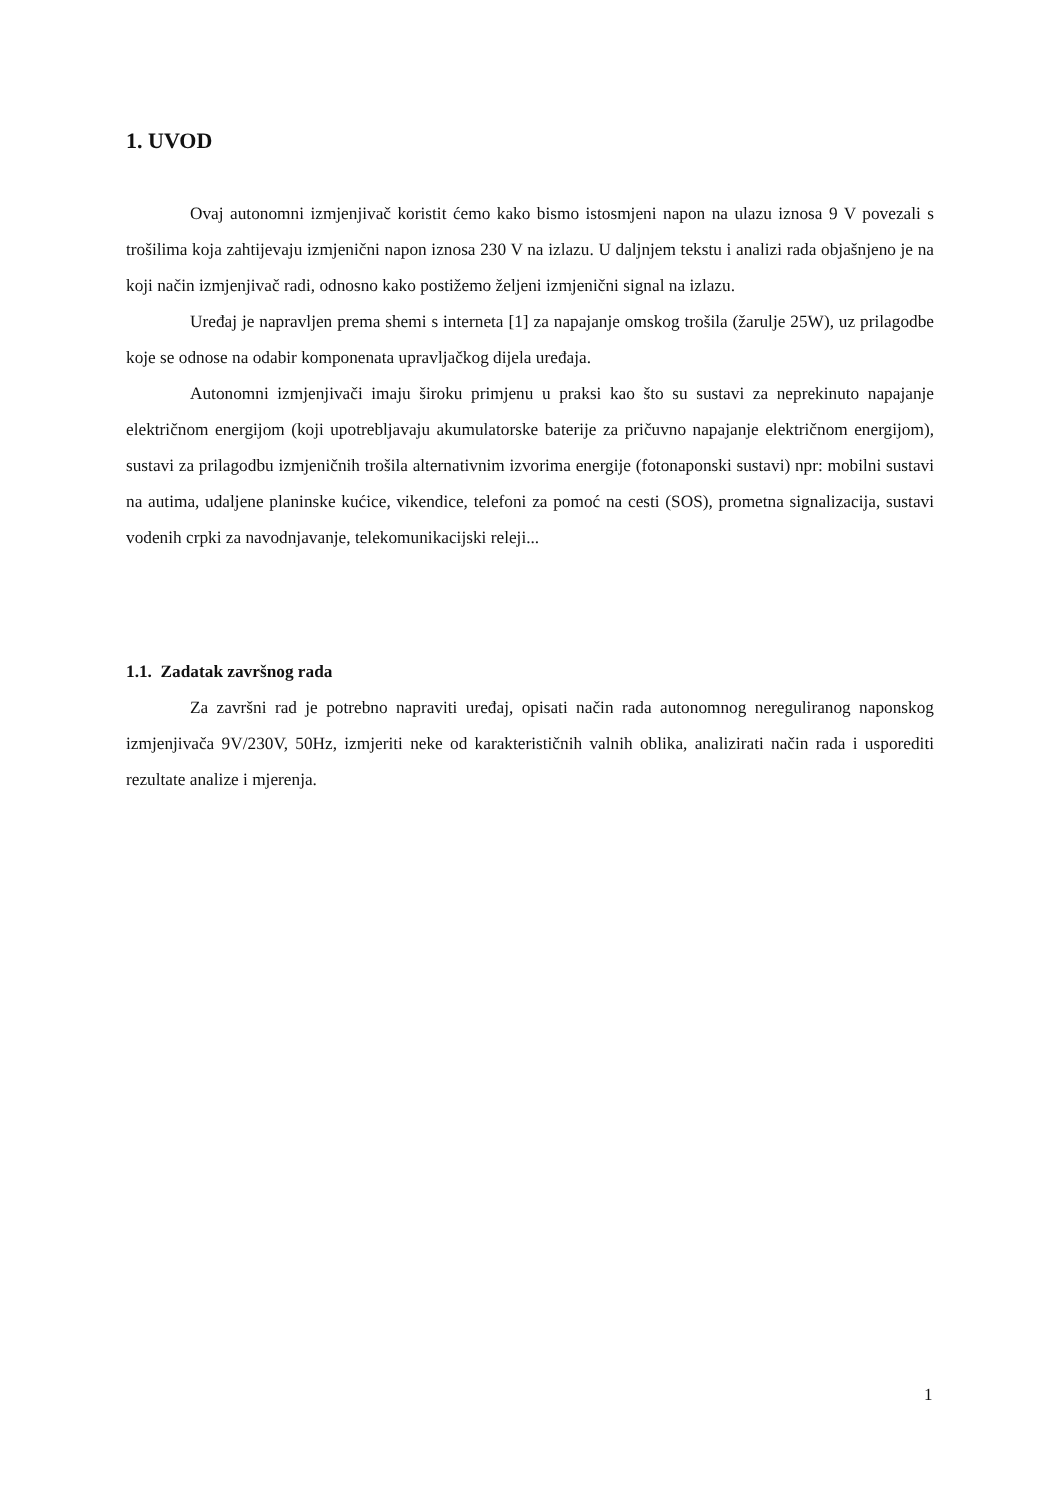1. UVOD
Ovaj autonomni izmjenjivač koristit ćemo kako bismo istosmjeni napon na ulazu iznosa 9 V povezali s trošilima koja zahtijevaju izmjenični napon iznosa 230 V na izlazu. U daljnjem tekstu i analizi rada objašnjeno je na koji način izmjenjivač radi, odnosno kako postižemo željeni izmjenični signal na izlazu.
Uređaj je napravljen prema shemi s interneta [1] za napajanje omskog trošila (žarulje 25W), uz prilagodbe koje se odnose na odabir komponenata upravljačkog dijela uređaja.
Autonomni izmjenjivači imaju široku primjenu u praksi kao što su sustavi za neprekinuto napajanje električnom energijom (koji upotrebljavaju akumulatorske baterije za pričuvno napajanje električnom energijom), sustavi za prilagodbu izmjeničnih trošila alternativnim izvorima energije (fotonaponski sustavi) npr: mobilni sustavi na autima, udaljene planinske kućice, vikendice, telefoni za pomoć na cesti (SOS), prometna signalizacija, sustavi vodenih crpki za navodnjavanje, telekomunikacijski releji...
1.1. Zadatak završnog rada
Za završni rad je potrebno napraviti uređaj, opisati način rada autonomnog nereguliranog naponskog izmjenjivača 9V/230V, 50Hz, izmjeriti neke od karakterističnih valnih oblika, analizirati način rada i usporediti rezultate analize i mjerenja.
1